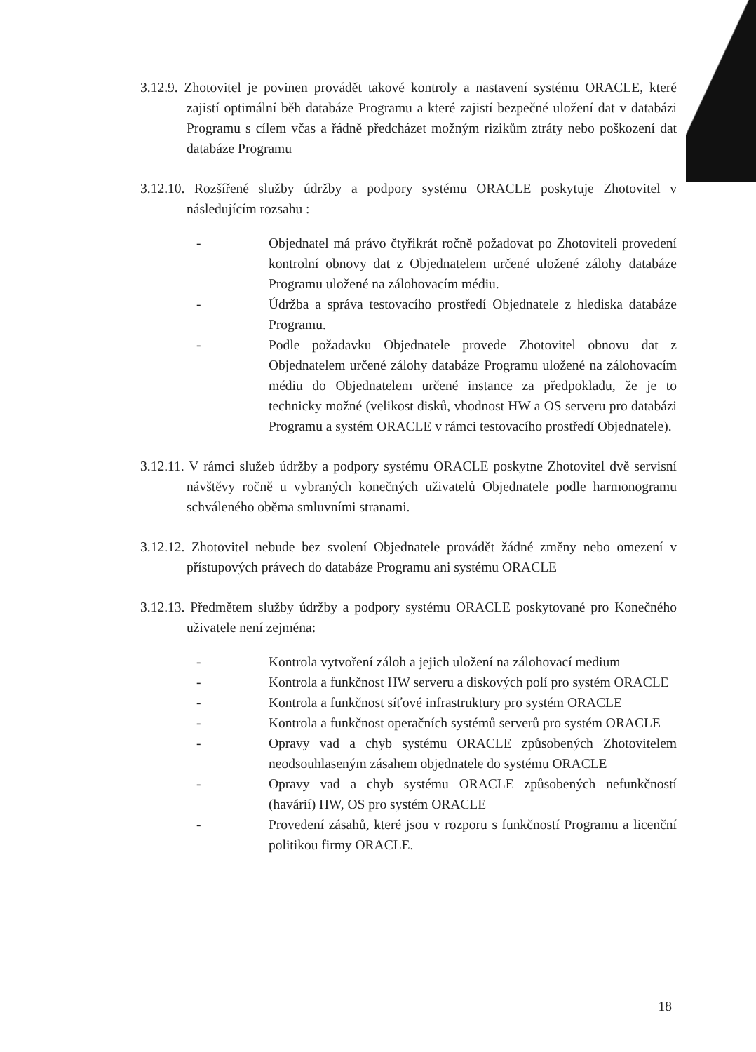3.12.9. Zhotovitel je povinen provádět takové kontroly a nastavení systému ORACLE, které zajistí optimální běh databáze Programu a které zajistí bezpečné uložení dat v databázi Programu s cílem včas a řádně předcházet možným rizikům ztráty nebo poškození dat databáze Programu
3.12.10. Rozšířené služby údržby a podpory systému ORACLE poskytuje Zhotovitel v následujícím rozsahu :
- Objednatel má právo čtyřikrát ročně požadovat po Zhotoviteli provedení kontrolní obnovy dat z Objednatelem určené uložené zálohy databáze Programu uložené na zálohovacím médiu.
- Údržba a správa testovacího prostředí Objednatele z hlediska databáze Programu.
- Podle požadavku Objednatele provede Zhotovitel obnovu dat z Objednatelem určené zálohy databáze Programu uložené na zálohovacím médiu do Objednatelem určené instance za předpokladu, že je to technicky možné (velikost disků, vhodnost HW a OS serveru pro databázi Programu a systém ORACLE v rámci testovacího prostředí Objednatele).
3.12.11. V rámci služeb údržby a podpory systému ORACLE poskytne Zhotovitel dvě servisní návštěvy ročně u vybraných konečných uživatelů Objednatele podle harmonogramu schváleného oběma smluvními stranami.
3.12.12. Zhotovitel nebude bez svolení Objednatele provádět žádné změny nebo omezení v přístupových právech do databáze Programu ani systému ORACLE
3.12.13. Předmětem služby údržby a podpory systému ORACLE poskytované pro Konečného uživatele není zejména:
- Kontrola vytvoření záloh a jejich uložení na zálohovací medium
- Kontrola a funkčnost HW serveru a diskových polí pro systém ORACLE
- Kontrola a funkčnost síťové infrastruktury pro systém ORACLE
- Kontrola a funkčnost operačních systémů serverů pro systém ORACLE
- Opravy vad a chyb systému ORACLE způsobených Zhotovitelem neodsouhlaseným zásahem objednatele do systému ORACLE
- Opravy vad a chyb systému ORACLE způsobených nefunkčností (havárií) HW, OS pro systém ORACLE
- Provedení zásahů, které jsou v rozporu s funkčností Programu a licenční politikou firmy ORACLE.
18